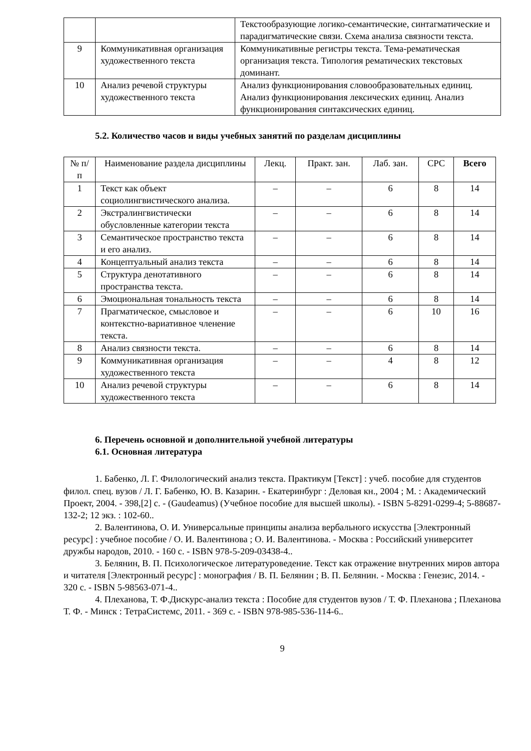| | | Текстообразующие логико-семантические, синтагматические и парадигматические связи. Схема анализа связности текста. |
| 9 | Коммуникативная организация художественного текста | Коммуникативные регистры текста. Тема-рематическая организация текста. Типология рематических текстовых доминант. |
| 10 | Анализ речевой структуры художественного текста | Анализ функционирования словообразовательных единиц. Анализ функционирования лексических единиц. Анализ функционирования синтаксических единиц. |
5.2. Количество часов и виды учебных занятий по разделам дисциплины
| № п/п | Наименование раздела дисциплины | Лекц. | Практ. зан. | Лаб. зан. | СРС | Всего |
| --- | --- | --- | --- | --- | --- | --- |
| 1 | Текст как объект социолингвистического анализа. | – | – | 6 | 8 | 14 |
| 2 | Экстралингвистически обусловленные категории текста | – | – | 6 | 8 | 14 |
| 3 | Семантическое пространство текста и его анализ. | – | – | 6 | 8 | 14 |
| 4 | Концептуальный анализ текста | – | – | 6 | 8 | 14 |
| 5 | Структура денотативного пространства текста. | – | – | 6 | 8 | 14 |
| 6 | Эмоциональная тональность текста | – | – | 6 | 8 | 14 |
| 7 | Прагматическое, смысловое и контекстно-вариативное членение текста. | – | – | 6 | 10 | 16 |
| 8 | Анализ связности текста. | – | – | 6 | 8 | 14 |
| 9 | Коммуникативная организация художественного текста | – | – | 4 | 8 | 12 |
| 10 | Анализ речевой структуры художественного текста | – | – | 6 | 8 | 14 |
6. Перечень основной и дополнительной учебной литературы
6.1. Основная литература
1. Бабенко, Л. Г. Филологический анализ текста. Практикум [Текст] : учеб. пособие для студентов филол. спец. вузов / Л. Г. Бабенко, Ю. В. Казарин. - Екатеринбург : Деловая кн., 2004 ; М. : Академический Проект, 2004. - 398,[2] с. - (Gaudeamus) (Учебное пособие для высшей школы). - ISBN 5-8291-0299-4; 5-88687-132-2; 12 экз. : 102-60..
2. Валентинова, О. И. Универсальные принципы анализа вербального искусства [Электронный ресурс] : учебное пособие / О. И. Валентинова ; О. И. Валентинова. - Москва : Российский университет дружбы народов, 2010. - 160 с. - ISBN 978-5-209-03438-4..
3. Белянин, В. П. Психологическое литературоведение. Текст как отражение внутренних миров автора и читателя [Электронный ресурс] : монография / В. П. Белянин ; В. П. Белянин. - Москва : Генезис, 2014. - 320 с. - ISBN 5-98563-071-4..
4. Плеханова, Т. Ф.Дискурс-анализ текста : Пособие для студентов вузов / Т. Ф. Плеханова ; Плеханова Т. Ф. - Минск : ТетраСистемс, 2011. - 369 с. - ISBN 978-985-536-114-6..
9